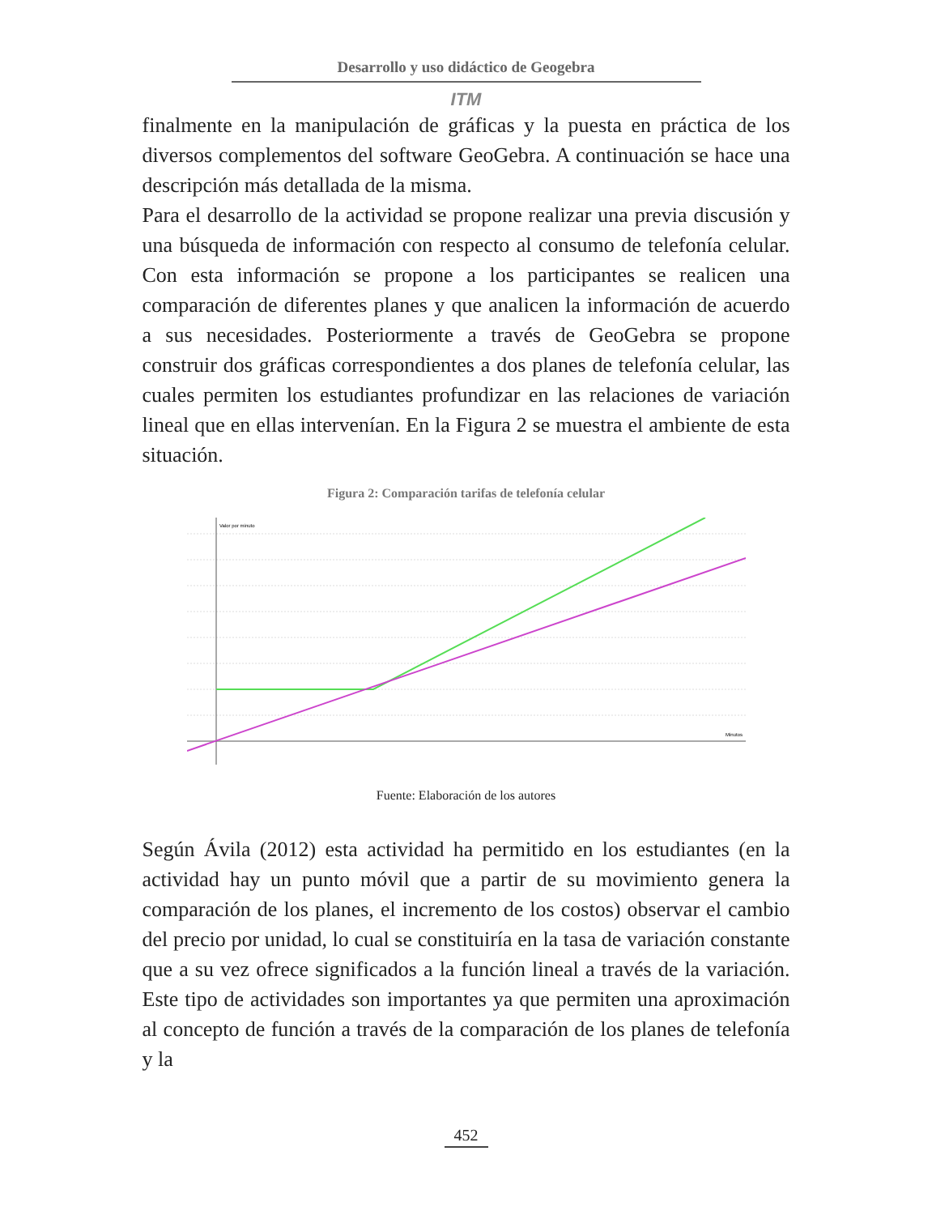Desarrollo y uso didáctico de Geogebra
ITM
finalmente en la manipulación de gráficas y la puesta en práctica de los diversos complementos del software GeoGebra. A continuación se hace una descripción más detallada de la misma.
Para el desarrollo de la actividad se propone realizar una previa discusión y una búsqueda de información con respecto al consumo de telefonía celular. Con esta información se propone a los participantes se realicen una comparación de diferentes planes y que analicen la información de acuerdo a sus necesidades. Posteriormente a través de GeoGebra se propone construir dos gráficas correspondientes a dos planes de telefonía celular, las cuales permiten los estudiantes profundizar en las relaciones de variación lineal que en ellas intervenían. En la Figura 2 se muestra el ambiente de esta situación.
Figura 2: Comparación tarifas de telefonía celular
Valor por minuto
Minutos
Fuente: Elaboración de los autores
Según Ávila (2012) esta actividad ha permitido en los estudiantes (en la actividad hay un punto móvil que a partir de su movimiento genera la comparación de los planes, el incremento de los costos) observar el cambio del precio por unidad, lo cual se constituiría en la tasa de variación constante que a su vez ofrece significados a la función lineal a través de la variación. Este tipo de actividades son importantes ya que permiten una aproximación al concepto de función a través de la comparación de los planes de telefonía y la
452